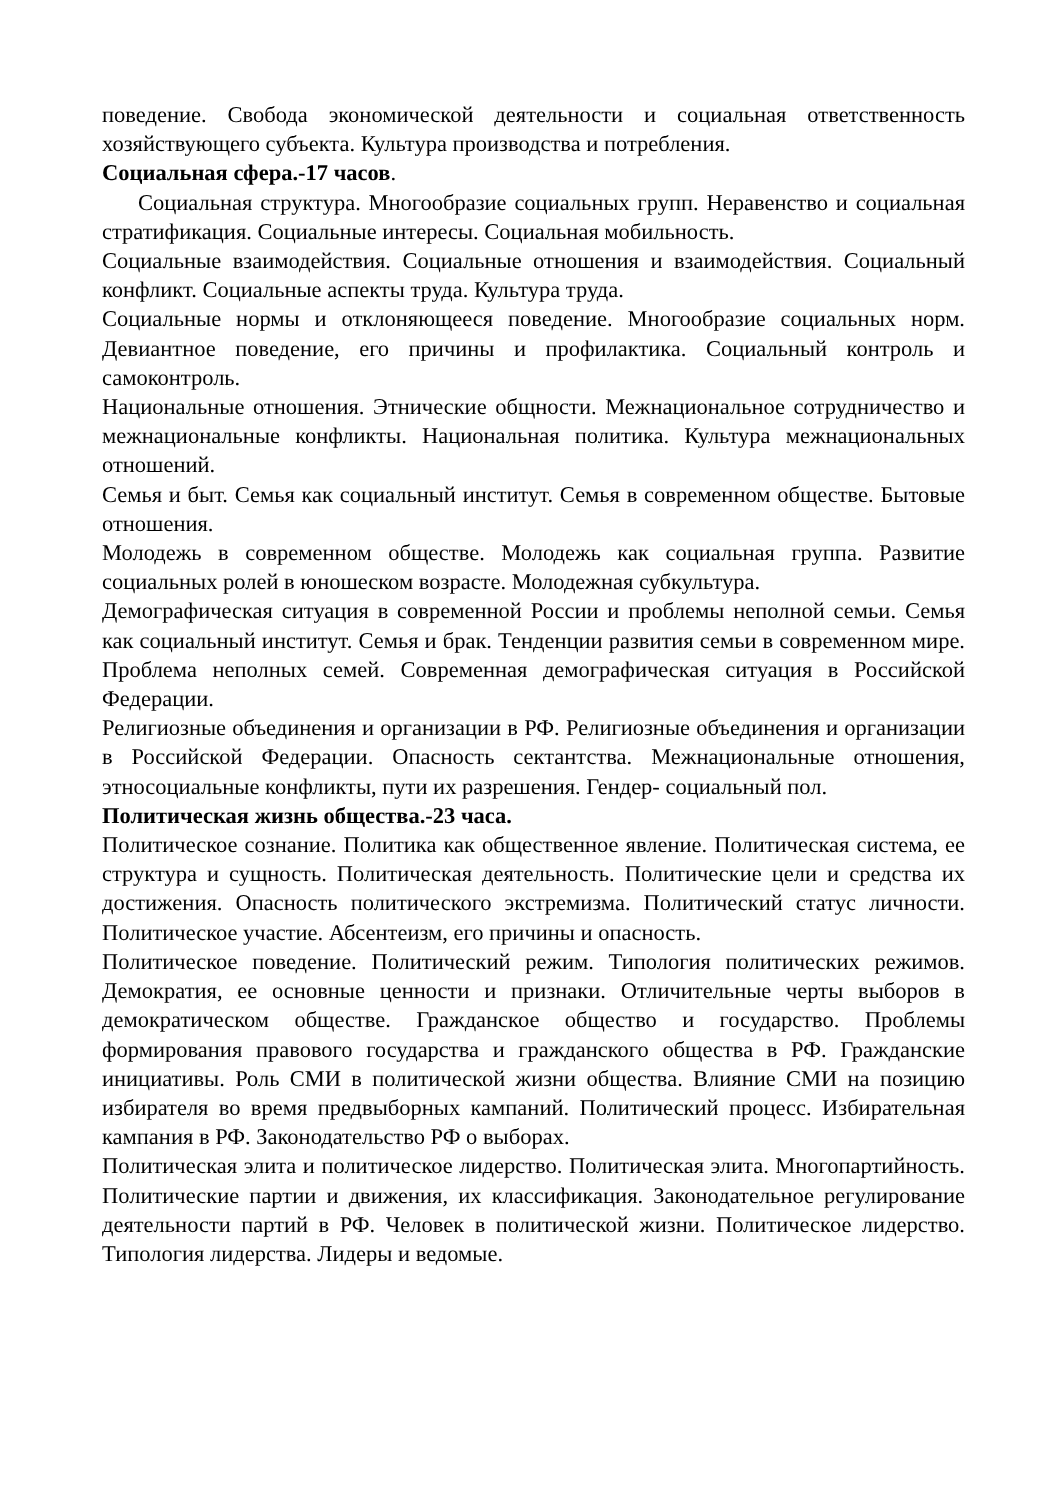поведение. Свобода экономической деятельности и социальная ответственность хозяйствующего субъекта. Культура производства и потребления.
Социальная сфера.-17 часов.
Социальная структура. Многообразие социальных групп. Неравенство и социальная стратификация. Социальные интересы. Социальная мобильность.
Социальные взаимодействия. Социальные отношения и взаимодействия. Социальный конфликт. Социальные аспекты труда. Культура труда.
Социальные нормы и отклоняющееся поведение. Многообразие социальных норм. Девиантное поведение, его причины и профилактика. Социальный контроль и самоконтроль.
Национальные отношения. Этнические общности. Межнациональное сотрудничество и межнациональные конфликты. Национальная политика. Культура межнациональных отношений.
Семья и быт. Семья как социальный институт. Семья в современном обществе. Бытовые отношения.
Молодежь в современном обществе. Молодежь как социальная группа. Развитие социальных ролей в юношеском возрасте. Молодежная субкультура.
Демографическая ситуация в современной России и проблемы неполной семьи. Семья как социальный институт. Семья и брак. Тенденции развития семьи в современном мире. Проблема неполных семей. Современная демографическая ситуация в Российской Федерации.
Религиозные объединения и организации в РФ. Религиозные объединения и организации в Российской Федерации. Опасность сектантства. Межнациональные отношения, этносоциальные конфликты, пути их разрешения. Гендер- социальный пол.
Политическая жизнь общества.-23 часа.
Политическое сознание. Политика как общественное явление. Политическая система, ее структура и сущность. Политическая деятельность. Политические цели и средства их достижения. Опасность политического экстремизма. Политический статус личности. Политическое участие. Абсентеизм, его причины и опасность.
Политическое поведение. Политический режим. Типология политических режимов. Демократия, ее основные ценности и признаки. Отличительные черты выборов в демократическом обществе. Гражданское общество и государство. Проблемы формирования правового государства и гражданского общества в РФ. Гражданские инициативы. Роль СМИ в политической жизни общества. Влияние СМИ на позицию избирателя во время предвыборных кампаний. Политический процесс. Избирательная кампания в РФ. Законодательство РФ о выборах.
Политическая элита и политическое лидерство. Политическая элита. Многопартийность. Политические партии и движения, их классификация. Законодательное регулирование деятельности партий в РФ. Человек в политической жизни. Политическое лидерство. Типология лидерства. Лидеры и ведомые.